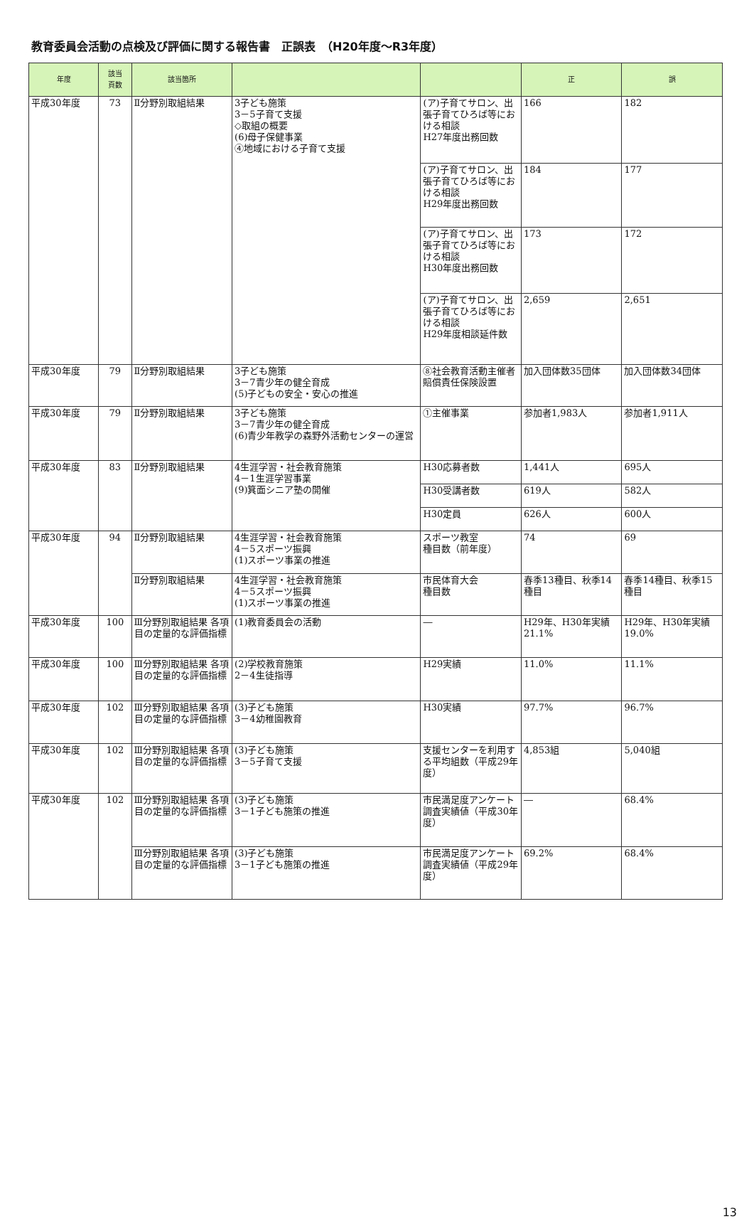教育委員会活動の点検及び評価に関する報告書　正誤表　（H20年度～R3年度）
| 年度 | 該当 頁数 | 該当箇所 | | | 正 | 誤 |
| --- | --- | --- | --- | --- | --- | --- |
| 平成30年度 | 73 | Ⅱ分野別取組結果 | 3子ども施策 3－5子育て支援 ◇取組の概要 (6)母子保健事業 ④地域における子育て支援 | (ア)子育てサロン、出張子育てひろば等における相談 H27年度出務回数 | 166 | 182 |
| | | | | (ア)子育てサロン、出張子育てひろば等における相談 H29年度出務回数 | 184 | 177 |
| | | | | (ア)子育てサロン、出張子育てひろば等における相談 H30年度出務回数 | 173 | 172 |
| | | | | (ア)子育てサロン、出張子育てひろば等における相談 H29年度相談延件数 | 2,659 | 2,651 |
| 平成30年度 | 79 | Ⅱ分野別取組結果 | 3子ども施策 3－7青少年の健全育成 (5)子どもの安全・安心の推進 | ⑧社会教育活動主催者賠償責任保険設置 | 加入団体数35団体 | 加入団体数34団体 |
| 平成30年度 | 79 | Ⅱ分野別取組結果 | 3子ども施策 3－7青少年の健全育成 (6)青少年教学の森野外活動センターの運営 | ①主催事業 | 参加者1,983人 | 参加者1,911人 |
| 平成30年度 | 83 | Ⅱ分野別取組結果 | 4生涯学習・社会教育施策 4－1生涯学習事業 (9)箕面シニア塾の開催 | H30応募者数 | 1,441人 | 695人 |
| | | | | H30受講者数 | 619人 | 582人 |
| | | | | H30定員 | 626人 | 600人 |
| 平成30年度 | 94 | Ⅱ分野別取組結果 | 4生涯学習・社会教育施策 4－5スポーツ振興 (1)スポーツ事業の推進 | スポーツ教室 種目数（前年度） | 74 | 69 |
| | | Ⅱ分野別取組結果 | 4生涯学習・社会教育施策 4－5スポーツ振興 (1)スポーツ事業の推進 | 市民体育大会 種目数 | 春季13種目、秋季14種目 | 春季14種目、秋季15種目 |
| 平成30年度 | 100 | Ⅲ分野別取組結果 各項目の定量的な評価指標 | (1)教育委員会の活動 | ― | H29年、H30年実績 21.1% | H29年、H30年実績 19.0% |
| 平成30年度 | 100 | Ⅲ分野別取組結果 各項目の定量的な評価指標 | (2)学校教育施策 2－4生徒指導 | H29実績 | 11.0% | 11.1% |
| 平成30年度 | 102 | Ⅲ分野別取組結果 各項目の定量的な評価指標 | (3)子ども施策 3－4幼稚園教育 | H30実績 | 97.7% | 96.7% |
| 平成30年度 | 102 | Ⅲ分野別取組結果 各項目の定量的な評価指標 | (3)子ども施策 3－5子育て支援 | 支援センターを利用する平均組数（平成29年度） | 4,853組 | 5,040組 |
| 平成30年度 | 102 | Ⅲ分野別取組結果 各項目の定量的な評価指標 | (3)子ども施策 3－1子ども施策の推進 | 市民満足度アンケート調査実績値（平成30年度） | ― | 68.4% |
| | | Ⅲ分野別取組結果 各項目の定量的な評価指標 | (3)子ども施策 3－1子ども施策の推進 | 市民満足度アンケート調査実績値（平成29年度） | 69.2% | 68.4% |
13